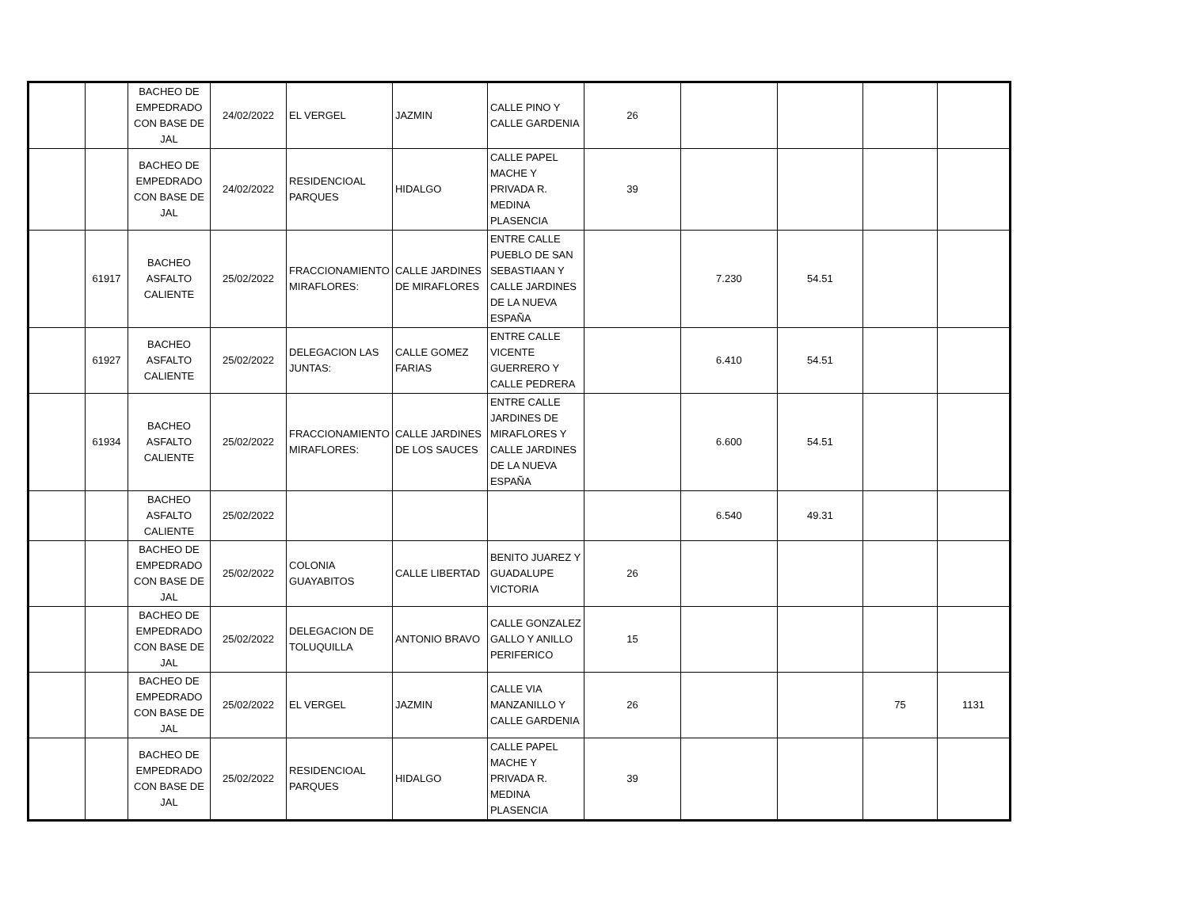| | | BACHEO DE EMPEDRADO CON BASE DE JAL | 24/02/2022 | EL VERGEL | JAZMIN | CALLE PINO Y CALLE GARDENIA | 26 | | | | |
| | | BACHEO DE EMPEDRADO CON BASE DE JAL | 24/02/2022 | RESIDENCIOAL PARQUES | HIDALGO | CALLE PAPEL MACHE Y PRIVADA R. MEDINA PLASENCIA | 39 | | | | |
| | 61917 | BACHEO ASFALTO CALIENTE | 25/02/2022 | FRACCIONAMIENTO MIRAFLORES: | CALLE JARDINES DE MIRAFLORES | ENTRE CALLE PUEBLO DE SAN SEBASTIAAN Y CALLE JARDINES DE LA NUEVA ESPAÑA | | 7.230 | 54.51 | | |
| | 61927 | BACHEO ASFALTO CALIENTE | 25/02/2022 | DELEGACION LAS JUNTAS: | CALLE GOMEZ FARIAS | ENTRE CALLE VICENTE GUERRERO Y CALLE PEDRERA | | 6.410 | 54.51 | | |
| | 61934 | BACHEO ASFALTO CALIENTE | 25/02/2022 | FRACCIONAMIENTO MIRAFLORES: | CALLE JARDINES DE LOS SAUCES | ENTRE CALLE JARDINES DE MIRAFLORES Y CALLE JARDINES DE LA NUEVA ESPAÑA | | 6.600 | 54.51 | | |
| | | BACHEO ASFALTO CALIENTE | 25/02/2022 | | | | | 6.540 | 49.31 | | |
| | | BACHEO DE EMPEDRADO CON BASE DE JAL | 25/02/2022 | COLONIA GUAYABITOS | CALLE LIBERTAD | BENITO JUAREZ Y GUADALUPE VICTORIA | 26 | | | | |
| | | BACHEO DE EMPEDRADO CON BASE DE JAL | 25/02/2022 | DELEGACION DE TOLUQUILLA | ANTONIO BRAVO | CALLE GONZALEZ GALLO Y ANILLO PERIFERICO | 15 | | | | |
| | | BACHEO DE EMPEDRADO CON BASE DE JAL | 25/02/2022 | EL VERGEL | JAZMIN | CALLE VIA MANZANILLO Y CALLE GARDENIA | 26 | | | 75 | 1131 |
| | | BACHEO DE EMPEDRADO CON BASE DE JAL | 25/02/2022 | RESIDENCIOAL PARQUES | HIDALGO | CALLE PAPEL MACHE Y PRIVADA R. MEDINA PLASENCIA | 39 | | | | |